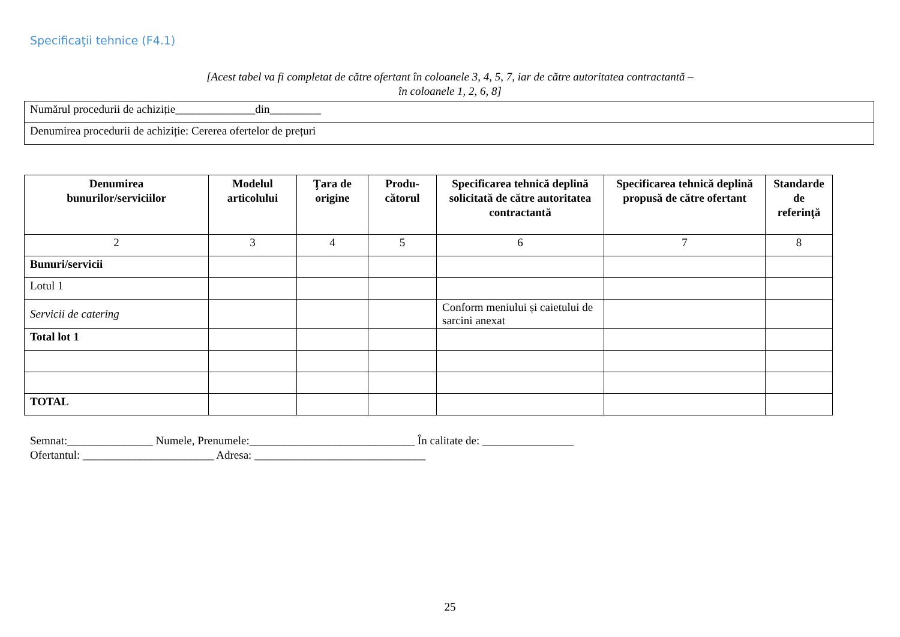Specificaţii tehnice (F4.1)
[Acest tabel va fi completat de către ofertant în coloanele 3, 4, 5, 7, iar de către autoritatea contractantă –
în coloanele 1, 2, 6, 8]
| Numărul procedurii de achiziție______________din_________ |
| Denumirea procedurii de achiziție: Cererea ofertelor de prețuri |
| Denumirea bunurilor/serviciilor | Modelul articolului | Ţara de origine | Produ-cătorul | Specificarea tehnică deplină solicitată de către autoritatea contractantă | Specificarea tehnică deplină propusă de către ofertant | Standarde de referinţă |
| --- | --- | --- | --- | --- | --- | --- |
| 2 | 3 | 4 | 5 | 6 | 7 | 8 |
| Bunuri/servicii | | | | | | |
| Lotul 1 | | | | | | |
| Servicii de catering | | | | Conform meniului și caietului de sarcini anexat | | |
| Total lot 1 | | | | | | |
| TOTAL | | | | | | |
Semnat:_______________ Numele, Prenumele:_____________________________ În calitate de: ________________
Ofertantul: _______________________ Adresa: ______________________________
25